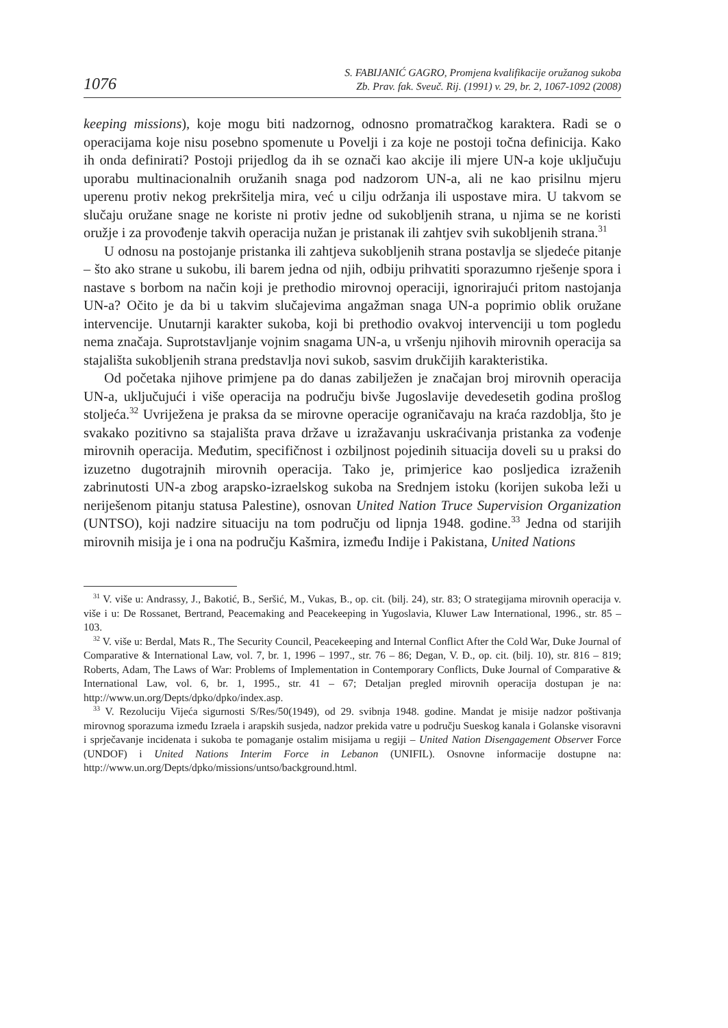1076
S. FABIJANIĆ GAGRO, Promjena kvalifikacije oružanog sukoba
Zb. Prav. fak. Sveuč. Rij. (1991) v. 29, br. 2, 1067-1092 (2008)
keeping missions), koje mogu biti nadzornog, odnosno promatračkog karaktera. Radi se o operacijama koje nisu posebno spomenute u Povelji i za koje ne postoji točna definicija. Kako ih onda definirati? Postoji prijedlog da ih se označi kao akcije ili mjere UN-a koje uključuju uporabu multinacionalnih oružanih snaga pod nadzorom UN-a, ali ne kao prisilnu mjeru uperenu protiv nekog prekršitelja mira, već u cilju održanja ili uspostave mira. U takvom se slučaju oružane snage ne koriste ni protiv jedne od sukobljenih strana, u njima se ne koristi oružje i za provođenje takvih operacija nužan je pristanak ili zahtjev svih sukobljenih strana.<sup>31</sup>
U odnosu na postojanje pristanka ili zahtjeva sukobljenih strana postavlja se sljedeće pitanje – što ako strane u sukobu, ili barem jedna od njih, odbiju prihvatiti sporazumno rješenje spora i nastave s borbom na način koji je prethodio mirovnoj operaciji, ignorirajući pritom nastojanja UN-a? Očito je da bi u takvim slučajevima angažman snaga UN-a poprimio oblik oružane intervencije. Unutarnji karakter sukoba, koji bi prethodio ovakvoj intervenciji u tom pogledu nema značaja. Suprotstavljanje vojnim snagama UN-a, u vršenju njihovih mirovnih operacija sa stajališta sukobljenih strana predstavlja novi sukob, sasvim drukčijih karakteristika.
Od početaka njihove primjene pa do danas zabilježen je značajan broj mirovnih operacija UN-a, uključujući i više operacija na području bivše Jugoslavije devedesetih godina prošlog stoljeća.<sup>32</sup> Uvriježena je praksa da se mirovne operacije ograničavaju na kraća razdoblja, što je svakako pozitivno sa stajališta prava države u izražavanju uskraćivanja pristanka za vođenje mirovnih operacija. Međutim, specifičnost i ozbiljnost pojedinih situacija doveli su u praksi do izuzetno dugotrajnih mirovnih operacija. Tako je, primjerice kao posljedica izraženih zabrinutosti UN-a zbog arapsko-izraelskog sukoba na Srednjem istoku (korijen sukoba leži u neriješenom pitanju statusa Palestine), osnovan United Nation Truce Supervision Organization (UNTSO), koji nadzire situaciju na tom području od lipnja 1948. godine.<sup>33</sup> Jedna od starijih mirovnih misija je i ona na području Kašmira, između Indije i Pakistana, United Nations
<sup>31</sup> V. više u: Andrassy, J., Bakotić, B., Seršić, M., Vukas, B., op. cit. (bilj. 24), str. 83; O strategijama mirovnih operacija v. više i u: De Rossanet, Bertrand, Peacemaking and Peacekeeping in Yugoslavia, Kluwer Law International, 1996., str. 85 – 103.
<sup>32</sup> V. više u: Berdal, Mats R., The Security Council, Peacekeeping and Internal Conflict After the Cold War, Duke Journal of Comparative & International Law, vol. 7, br. 1, 1996 – 1997., str. 76 – 86; Degan, V. Đ., op. cit. (bilj. 10), str. 816 – 819; Roberts, Adam, The Laws of War: Problems of Implementation in Contemporary Conflicts, Duke Journal of Comparative & International Law, vol. 6, br. 1, 1995., str. 41 – 67; Detaljan pregled mirovnih operacija dostupan je na: http://www.un.org/Depts/dpko/dpko/index.asp.
<sup>33</sup> V. Rezoluciju Vijeća sigurnosti S/Res/50(1949), od 29. svibnja 1948. godine. Mandat je misije nadzor poštivanja mirovnog sporazuma između Izraela i arapskih susjeda, nadzor prekida vatre u području Sueskog kanala i Golanske visoravni i sprječavanje incidenata i sukoba te pomaganje ostalim misijama u regiji – United Nation Disengagement Observer Force (UNDOF) i United Nations Interim Force in Lebanon (UNIFIL). Osnovne informacije dostupne na: http://www.un.org/Depts/dpko/missions/untso/background.html.